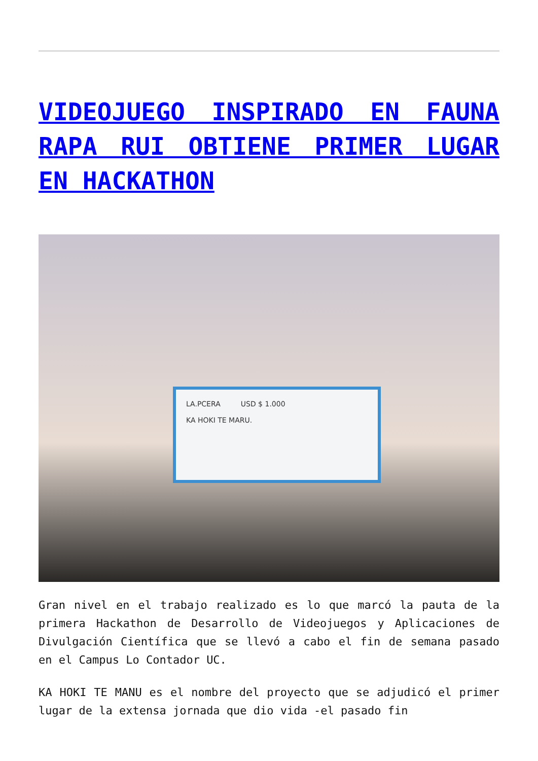VIDEOJUEGO INSPIRADO EN FAUNA RAPA RUI OBTIENE PRIMER LUGAR EN HACKATHON
LA.PCERA USD $ 1.000
KA HOKI TE MARU.
Gran nivel en el trabajo realizado es lo que marcó la pauta de la primera Hackathon de Desarrollo de Videojuegos y Aplicaciones de Divulgación Científica que se llevó a cabo el fin de semana pasado en el Campus Lo Contador UC.
KA HOKI TE MANU es el nombre del proyecto que se adjudicó el primer lugar de la extensa jornada que dio vida -el pasado fin